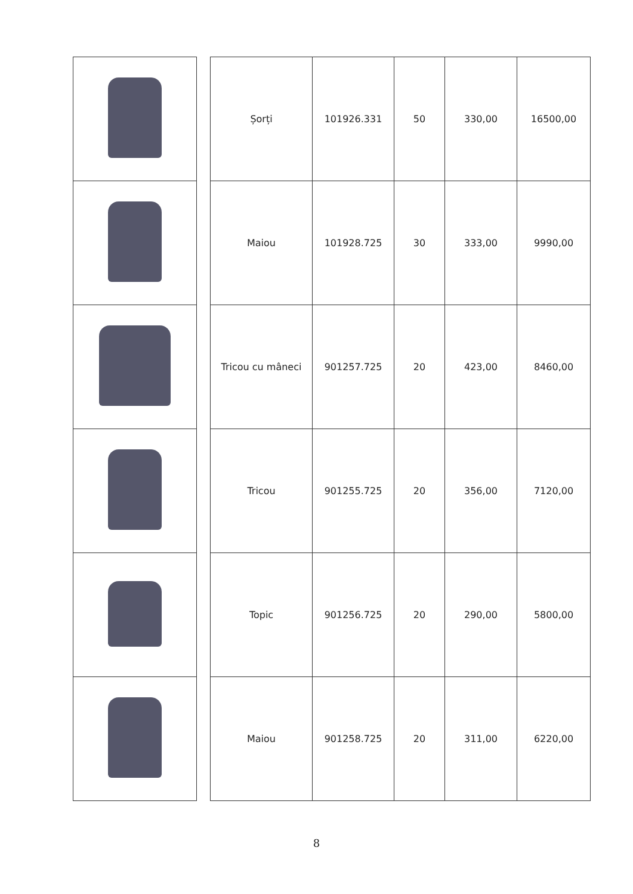| | | Șorți | 101926.331 | 50 | 330,00 | 16500,00 |
| | | Maiou | 101928.725 | 30 | 333,00 | 9990,00 |
| | | Tricou cu mâneci | 901257.725 | 20 | 423,00 | 8460,00 |
| | | Tricou | 901255.725 | 20 | 356,00 | 7120,00 |
| | | Topic | 901256.725 | 20 | 290,00 | 5800,00 |
| | | Maiou | 901258.725 | 20 | 311,00 | 6220,00 |
8